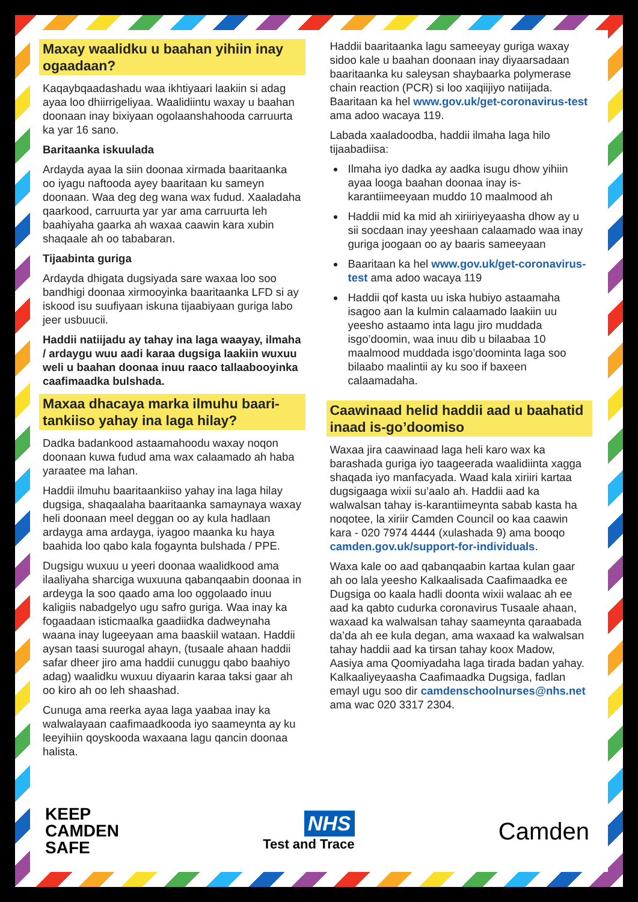Maxay waalidku u baahan yihiin inay ogaadaan?
Kaqaybqaadashadu waa ikhtiyaari laakiin si adag ayaa loo dhiirrigeliyaa. Waalidiintu waxay u baahan doonaan inay bixiyaan ogolaanshahooda carruurta ka yar 16 sano.
Baritaanka iskuulada
Ardayda ayaa la siin doonaa xirmada baaritaanka oo iyagu naftooda ayey baaritaan ku sameyn doonaan. Waa deg deg wana wax fudud. Xaaladaha qaarkood, carruurta yar yar ama carruurta leh baahiyaha gaarka ah waxaa caawin kara xubin shaqaale ah oo tababaran.
Tijaabinta guriga
Ardayda dhigata dugsiyada sare waxaa loo soo bandhigi doonaa xirmooyinka baaritaanka LFD si ay iskood isu suufiyaan iskuna tijaabiyaan guriga labo jeer usbuucii.
Haddii natiijadu ay tahay ina laga waayay, ilmaha / ardaygu wuu aadi karaa dugsiga laakiin wuxuu weli u baahan doonaa inuu raaco tallaabooyinka caafimaadka bulshada.
Maxaa dhacaya marka ilmuhu baari-tankiiso yahay ina laga hilay?
Dadka badankood astaamahoodu waxay noqon doonaan kuwa fudud ama wax calaamado ah haba yaraatee ma lahan.
Haddii ilmuhu baaritaankiiso yahay ina laga hilay dugsiga, shaqaalaha baaritaanka samaynaya waxay heli doonaan meel deggan oo ay kula hadlaan ardayga ama ardayga, iyagoo maanka ku haya baahida loo qabo kala fogaynta bulshada / PPE.
Dugsigu wuxuu u yeeri doonaa waalidkood ama ilaaliyaha sharciga wuxuuna qabanqaabin doonaa in ardeyga la soo qaado ama loo oggolaado inuu kaligiis nabadgelyo ugu safro guriga. Waa inay ka fogaadaan isticmaalka gaadiidka dadweynaha waana inay lugeeyaan ama baaskiil wataan. Haddii aysan taasi suurogal ahayn, (tusaale ahaan haddii safar dheer jiro ama haddii cunuggu qabo baahiyo adag) waalidku wuxuu diyaarin karaa taksi gaar ah oo kiro ah oo leh shaashad.
Cunuga ama reerka ayaa laga yaabaa inay ka walwalayaan caafimaadkooda iyo saameynta ay ku leeyihiin qoyskooda waxaana lagu qancin doonaa halista.
Haddii baaritaanka lagu sameeyay guriga waxay sidoo kale u baahan doonaan inay diyaarsadaan baaritaanka ku saleysan shaybaarka polymerase chain reaction (PCR) si loo xaqiijiyo natiijada. Baaritaan ka hel www.gov.uk/get-coronavirus-test ama adoo wacaya 119.
Labada xaaladoodba, haddii ilmaha laga hilo tijaabadiisa:
Ilmaha iyo dadka ay aadka isugu dhow yihiin ayaa looga baahan doonaa inay is-karantiimeeyaan muddo 10 maalmood ah
Haddii mid ka mid ah xiriiriyeyaasha dhow ay u sii socdaan inay yeeshaan calaamado waa inay guriga joogaan oo ay baaris sameeyaan
Baaritaan ka hel www.gov.uk/get-coronavirus-test ama adoo wacaya 119
Haddii qof kasta uu iska hubiyo astaamaha isagoo aan la kulmin calaamado laakiin uu yeesho astaamo inta lagu jiro muddada isgo’doomin, waa inuu dib u bilaabaa 10 maalmood muddada isgo’doominta laga soo bilaabo maalintii ay ku soo if baxeen calaamadaha.
Caawinaad helid haddii aad u baahatid inaad is-go’doomiso
Waxaa jira caawinaad laga heli karo wax ka barashada guriga iyo taageerada waalidiinta xagga shaqada iyo manfacyada. Waad kala xiriiri kartaa dugsigaaga wixii su’aalo ah. Haddii aad ka walwalsan tahay is-karantiimeynta sabab kasta ha noqotee, la xiriir Camden Council oo kaa caawin kara - 020 7974 4444 (xulashada 9) ama booqo camden.gov.uk/support-for-individuals.
Waxa kale oo aad qabanqaabin kartaa kulan gaar ah oo lala yeesho Kalkaalisada Caafimaadka ee Dugsiga oo kaala hadli doonta wixii walaac ah ee aad ka qabto cudurka coronavirus Tusaale ahaan, waxaad ka walwalsan tahay saameynta qaraabada da’da ah ee kula degan, ama waxaad ka walwalsan tahay haddii aad ka tirsan tahay koox Madow, Aasiya ama Qoomiyadaha laga tirada badan yahay. Kalkaaliyeyaasha Caafimaadka Dugsiga, fadlan emayl ugu soo dir camdenschoolnurses@nhs.net ama wac 020 3317 2304.
KEEP
CAMDEN
SAFE
NHS
Test and Trace
Camden